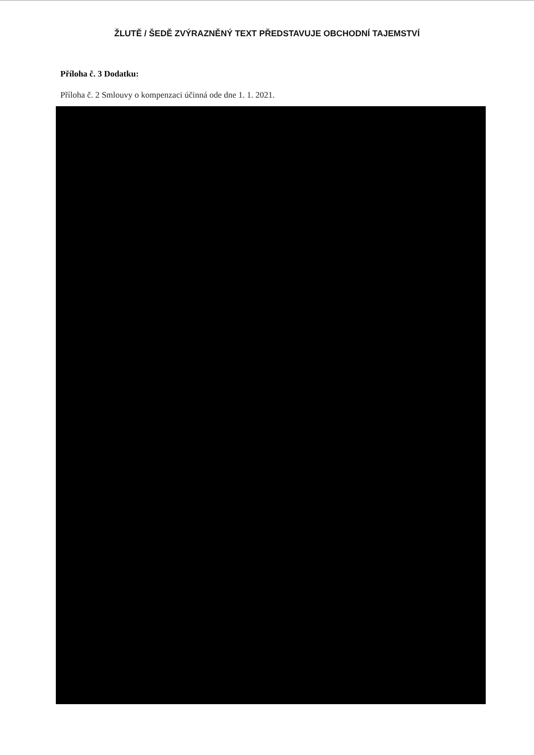ŽLUTĚ / ŠEDĚ ZVÝRAZNĚNÝ TEXT PŘEDSTAVUJE OBCHODNÍ TAJEMSTVÍ
Příloha č. 3 Dodatku:
Příloha č. 2 Smlouvy o kompenzaci účinná ode dne 1. 1. 2021.